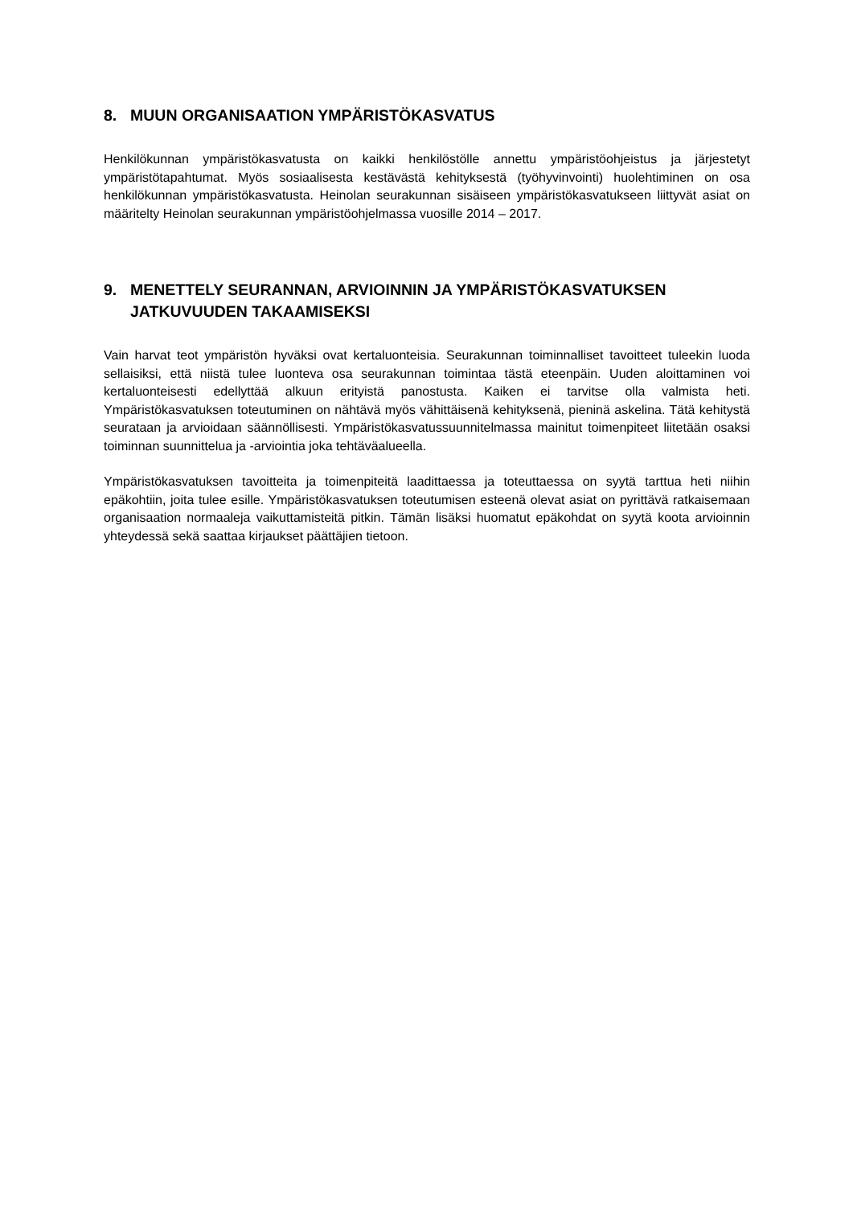8. MUUN ORGANISAATION YMPÄRISTÖKASVATUS
Henkilökunnan ympäristökasvatusta on kaikki henkilöstölle annettu ympäristöohjeistus ja järjestetyt ympäristötapahtumat. Myös sosiaalisesta kestävästä kehityksestä (työhyvinvointi) huolehtiminen on osa henkilökunnan ympäristökasvatusta. Heinolan seurakunnan sisäiseen ympäristökasvatukseen liittyvät asiat on määritelty Heinolan seurakunnan ympäristöohjelmassa vuosille 2014 – 2017.
9. MENETTELY SEURANNAN, ARVIOINNIN JA YMPÄRISTÖKASVATUKSEN JATKUVUUDEN TAKAAMISEKSI
Vain harvat teot ympäristön hyväksi ovat kertaluonteisia. Seurakunnan toiminnalliset tavoitteet tuleekin luoda sellaisiksi, että niistä tulee luonteva osa seurakunnan toimintaa tästä eteenpäin. Uuden aloittaminen voi kertaluonteisesti edellyttää alkuun erityistä panostusta. Kaiken ei tarvitse olla valmista heti. Ympäristökasvatuksen toteutuminen on nähtävä myös vähittäisenä kehityksenä, pieninä askelina. Tätä kehitystä seurataan ja arvioidaan säännöllisesti. Ympäristökasvatussuunnitelmassa mainitut toimenpiteet liitetään osaksi toiminnan suunnittelua ja -arviointia joka tehtäväalueella.
Ympäristökasvatuksen tavoitteita ja toimenpiteitä laadittaessa ja toteuttaessa on syytä tarttua heti niihin epäkohtiin, joita tulee esille. Ympäristökasvatuksen toteutumisen esteenä olevat asiat on pyrittävä ratkaisemaan organisaation normaaleja vaikuttamisteitä pitkin. Tämän lisäksi huomatut epäkohdat on syytä koota arvioinnin yhteydessä sekä saattaa kirjaukset päättäjien tietoon.